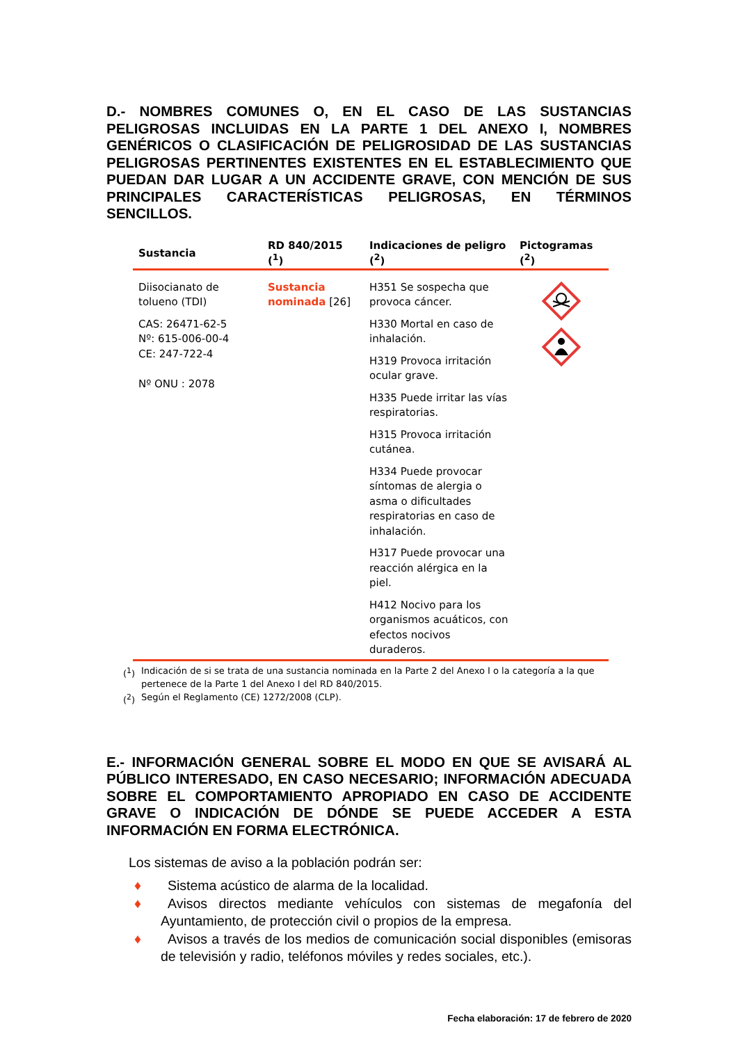D.- NOMBRES COMUNES O, EN EL CASO DE LAS SUSTANCIAS PELIGROSAS INCLUIDAS EN LA PARTE 1 DEL ANEXO I, NOMBRES GENÉRICOS O CLASIFICACIÓN DE PELIGROSIDAD DE LAS SUSTANCIAS PELIGROSAS PERTINENTES EXISTENTES EN EL ESTABLECIMIENTO QUE PUEDAN DAR LUGAR A UN ACCIDENTE GRAVE, CON MENCIÓN DE SUS PRINCIPALES CARACTERÍSTICAS PELIGROSAS, EN TÉRMINOS SENCILLOS.
| Sustancia | RD 840/2015 (<sup>1</sup>) | Indicaciones de peligro (<sup>2</sup>) | Pictogramas (<sup>2</sup>) |
| --- | --- | --- | --- |
| Diisocianato de tolueno (TDI) CAS: 26471-62-5 Nº: 615-006-00-4 CE: 247-722-4 Nº ONU : 2078 | Sustancia nominada [26] | H351 Se sospecha que provoca cáncer. H330 Mortal en caso de inhalación. H319 Provoca irritación ocular grave. H335 Puede irritar las vías respiratorias. H315 Provoca irritación cutánea. H334 Puede provocar síntomas de alergia o asma o dificultades respiratorias en caso de inhalación. H317 Puede provocar una reacción alérgica en la piel. H412 Nocivo para los organismos acuáticos, con efectos nocivos duraderos. | |
(<sup>1</sup>) Indicación de si se trata de una sustancia nominada en la Parte 2 del Anexo I o la categoría a la que pertenece de la Parte 1 del Anexo I del RD 840/2015.
(<sup>2</sup>) Según el Reglamento (CE) 1272/2008 (CLP).
E.- INFORMACIÓN GENERAL SOBRE EL MODO EN QUE SE AVISARÁ AL PÚBLICO INTERESADO, EN CASO NECESARIO; INFORMACIÓN ADECUADA SOBRE EL COMPORTAMIENTO APROPIADO EN CASO DE ACCIDENTE GRAVE O INDICACIÓN DE DÓNDE SE PUEDE ACCEDER A ESTA INFORMACIÓN EN FORMA ELECTRÓNICA.
Los sistemas de aviso a la población podrán ser:
♦ Sistema acústico de alarma de la localidad.
♦ Avisos directos mediante vehículos con sistemas de megafonía del Ayuntamiento, de protección civil o propios de la empresa.
♦ Avisos a través de los medios de comunicación social disponibles (emisoras de televisión y radio, teléfonos móviles y redes sociales, etc.).
Fecha elaboración: 17 de febrero de 2020